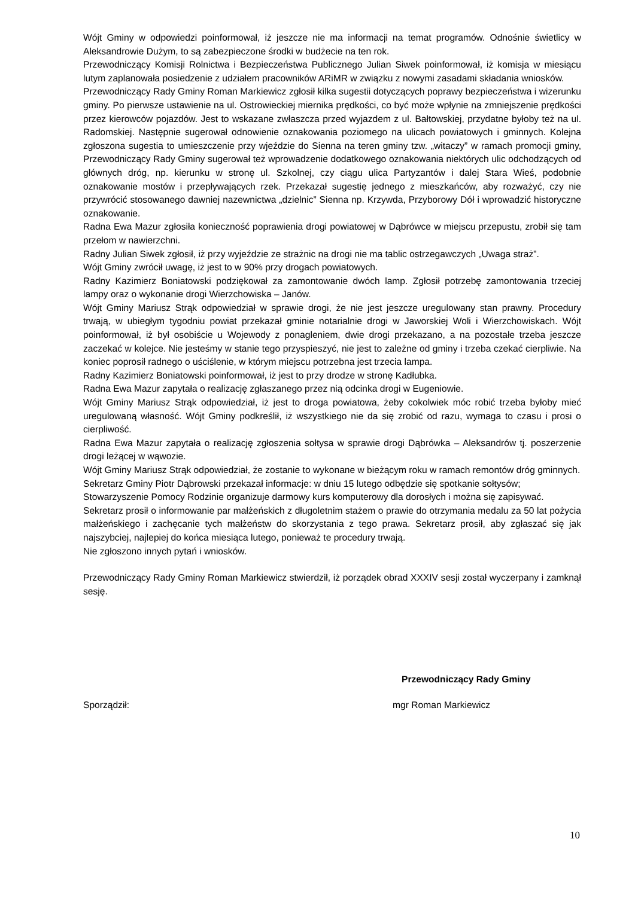Wójt Gminy w odpowiedzi poinformował, iż jeszcze nie ma informacji na temat programów. Odnośnie świetlicy w Aleksandrowie Dużym, to są zabezpieczone środki w budżecie na ten rok.
Przewodniczący Komisji Rolnictwa i Bezpieczeństwa Publicznego Julian Siwek poinformował, iż komisja w miesiącu lutym zaplanowała posiedzenie z udziałem pracowników ARiMR w związku z nowymi zasadami składania wniosków.
Przewodniczący Rady Gminy Roman Markiewicz zgłosił kilka sugestii dotyczących poprawy bezpieczeństwa i wizerunku gminy. Po pierwsze ustawienie na ul. Ostrowieckiej miernika prędkości, co być może wpłynie na zmniejszenie prędkości przez kierowców pojazdów. Jest to wskazane zwłaszcza przed wyjazdem z ul. Bałtowskiej, przydatne byłoby też na ul. Radomskiej. Następnie sugerował odnowienie oznakowania poziomego na ulicach powiatowych i gminnych. Kolejna zgłoszona sugestia to umieszczenie przy wjeździe do Sienna na teren gminy tzw. „witaczy” w ramach promocji gminy, Przewodniczący Rady Gminy sugerował też wprowadzenie dodatkowego oznakowania niektórych ulic odchodzących od głównych dróg, np. kierunku w stronę ul. Szkolnej, czy ciągu ulica Partyzantów i dalej Stara Wieś, podobnie oznakowanie mostów i przepływających rzek. Przekazał sugestię jednego z mieszkańców, aby rozważyć, czy nie przywrócić stosowanego dawniej nazewnictwa „dzielnic” Sienna np. Krzywda, Przyborowy Dół i wprowadzić historyczne oznakowanie.
Radna Ewa Mazur zgłosiła konieczność poprawienia drogi powiatowej w Dąbrówce w miejscu przepustu, zrobił się tam przełom w nawierzchni.
Radny Julian Siwek zgłosił, iż przy wyjeździe ze strażnic na drogi nie ma tablic ostrzegawczych „Uwaga straż”.
Wójt Gminy zwrócił uwagę, iż jest to w 90% przy drogach powiatowych.
Radny Kazimierz Boniatowski podziękował za zamontowanie dwóch lamp. Zgłosił potrzebę zamontowania trzeciej lampy oraz o wykonanie drogi Wierzchowiska – Janów.
Wójt Gminy Mariusz Strąk odpowiedział w sprawie drogi, że nie jest jeszcze uregulowany stan prawny. Procedury trwają, w ubiegłym tygodniu powiat przekazał gminie notarialnie drogi w Jaworskiej Woli i Wierzchowiskach. Wójt poinformował, iż był osobiście u Wojewody z ponagleniem, dwie drogi przekazano, a na pozostałe trzeba jeszcze zaczekać w kolejce. Nie jesteśmy w stanie tego przyspieszyć, nie jest to zależne od gminy i trzeba czekać cierpliwie. Na koniec poprosił radnego o uściślenie, w którym miejscu potrzebna jest trzecia lampa.
Radny Kazimierz Boniatowski poinformował, iż jest to przy drodze w stronę Kadłubka.
Radna Ewa Mazur zapytała o realizację zgłaszanego przez nią odcinka drogi w Eugeniowie.
Wójt Gminy Mariusz Strąk odpowiedział, iż jest to droga powiatowa, żeby cokolwiek móc robić trzeba byłoby mieć uregulowaną własność. Wójt Gminy podkreślił, iż wszystkiego nie da się zrobić od razu, wymaga to czasu i prosi o cierpliwość.
Radna Ewa Mazur zapytała o realizację zgłoszenia sołtysa w sprawie drogi Dąbrówka – Aleksandrów tj. poszerzenie drogi leżącej w wąwozie.
Wójt Gminy Mariusz Strąk odpowiedział, że zostanie to wykonane w bieżącym roku w ramach remontów dróg gminnych.
Sekretarz Gminy Piotr Dąbrowski przekazał informacje: w dniu 15 lutego odbędzie się spotkanie sołtysów;
Stowarzyszenie Pomocy Rodzinie organizuje darmowy kurs komputerowy dla dorosłych i można się zapisywać.
Sekretarz prosił o informowanie par małżeńskich z długoletnim stażem o prawie do otrzymania medalu za 50 lat pożycia małżeńskiego i zachęcanie tych małżeństw do skorzystania z tego prawa. Sekretarz prosił, aby zgłaszać się jak najszybciej, najlepiej do końca miesiąca lutego, ponieważ te procedury trwają.
Nie zgłoszono innych pytań i wniosków.
Przewodniczący Rady Gminy Roman Markiewicz stwierdził, iż porządek obrad XXXIV sesji został wyczerpany i zamknął sesję.
Przewodniczący Rady Gminy
Sporządził: mgr Roman Markiewicz
10